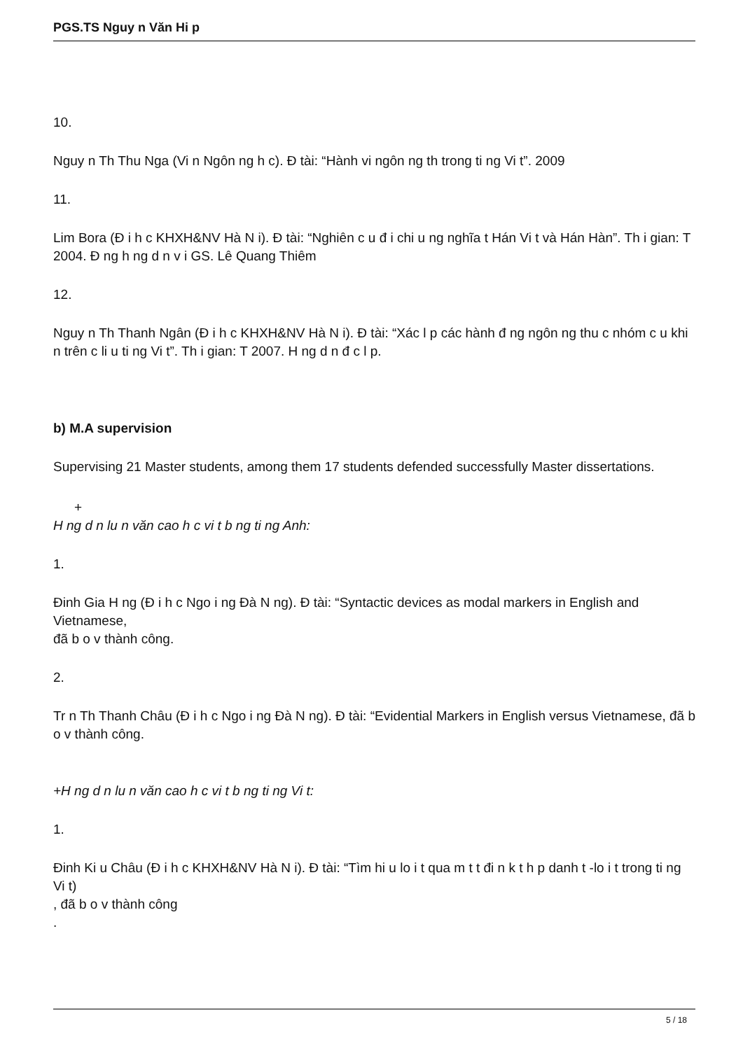PGS.TS Nguy n Văn Hi p
10.
Nguy n Th Thu Nga (Vi n Ngôn ng h c). Đ tài: “Hành vi ngôn ng th trong ti ng Vi t”. 2009
11.
Lim Bora (Đ i h c KHXH&NV Hà N i). Đ tài: “Nghiên c u đ i chi u ng nghĩa t Hán Vi t và Hán Hàn”. Th i gian: T 2004. Đ ng h ng d n v i GS. Lê Quang Thiêm
12.
Nguy n Th Thanh Ngân (Đ i h c KHXH&NV Hà N i). Đ tài: “Xác l p các hành đ ng ngôn ng thu c nhóm c u khi n trên c li u ti ng Vi t”. Th i gian: T 2007. H ng d n đ c l p.
b) M.A supervision
Supervising 21 Master students, among them 17 students defended successfully Master dissertations.
+
H ng d n lu n văn cao h c vi t b ng ti ng Anh:
1.
Đinh Gia H ng (Đ i h c Ngo i ng Đà N ng). Đ tài: “Syntactic devices as modal markers in English and Vietnamese,
đã b o v thành công.
2.
Tr n Th Thanh Châu (Đ i h c Ngo i ng Đà N ng). Đ tài: “Evidential Markers in English versus Vietnamese, đã b o v thành công.
+H ng d n lu n văn cao h c vi t b ng ti ng Vi t:
1.
Đinh Ki u Châu (Đ i h c KHXH&NV Hà N i). Đ tài: “Tìm hi u lo i t qua m t t đi n k t h p danh t -lo i t trong ti ng Vi t)
, đã b o v thành công
.
5 / 18